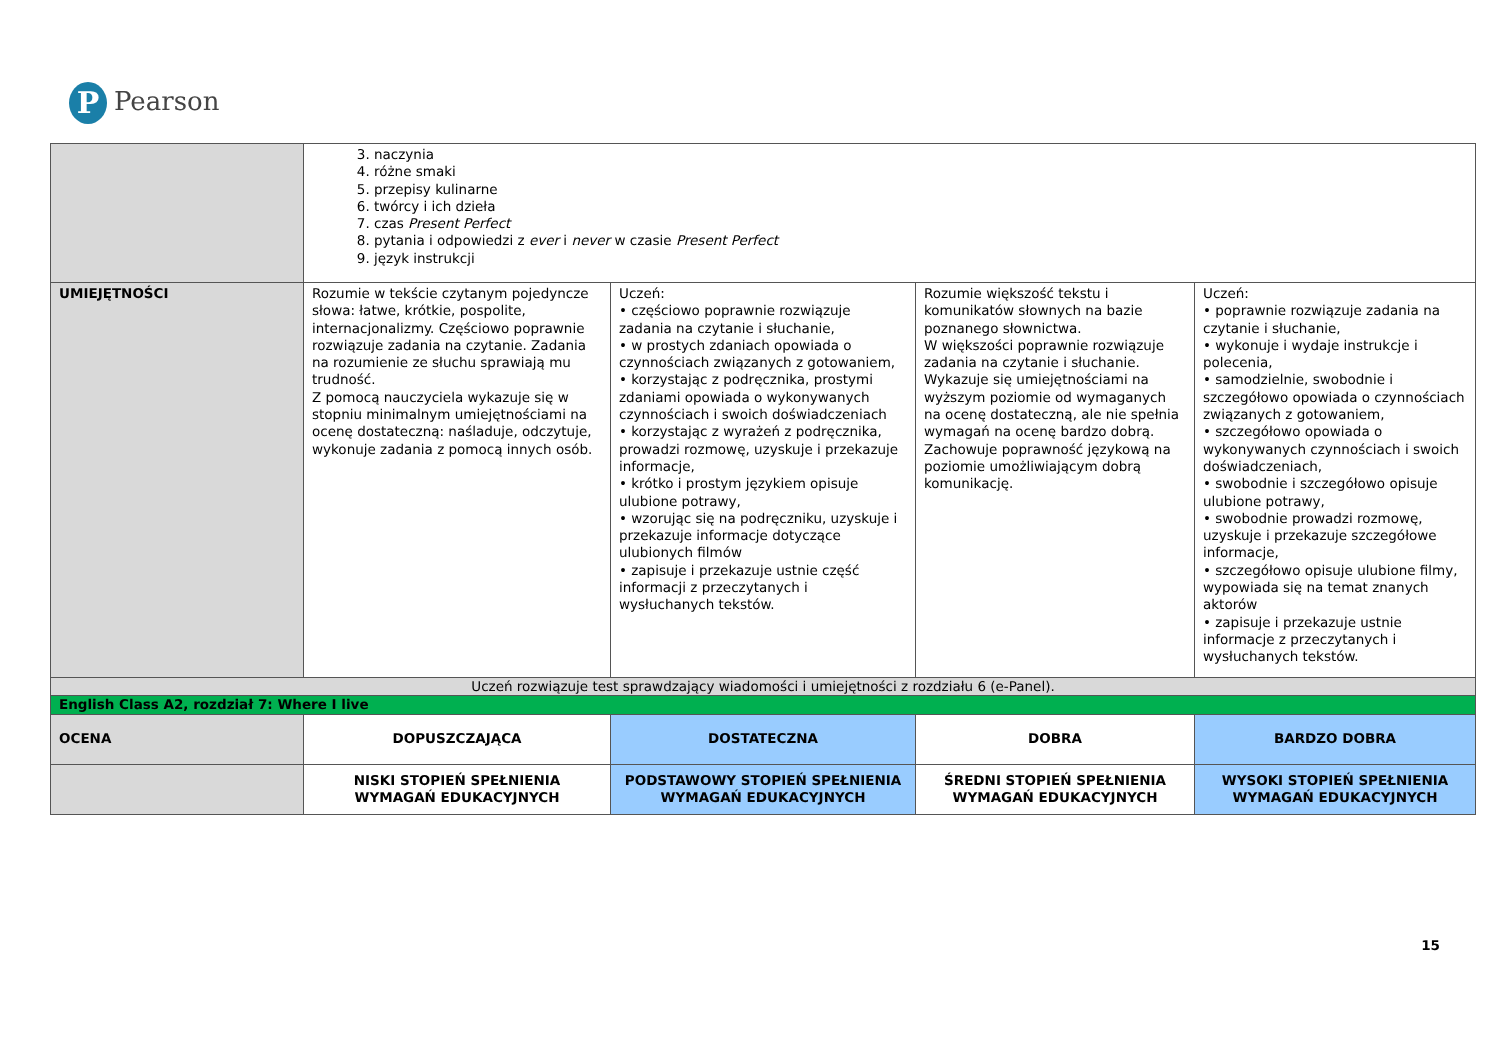P Pearson
| | 3. naczynia 4. różne smaki 5. przepisy kulinarne 6. twórcy i ich dzieła 7. czas Present Perfect 8. pytania i odpowiedzi z ever i never w czasie Present Perfect 9. język instrukcji | | | |
| UMIEJĘTNOŚCI | Rozumie w tekście czytanym pojedyncze słowa: łatwe, krótkie, pospolite, internacjonalizmy. Częściowo poprawnie rozwiązuje zadania na czytanie. Zadania na rozumienie ze słuchu sprawiają mu trudność. Z pomocą nauczyciela wykazuje się w stopniu minimalnym umiejętnościami na ocenę dostateczną: naśladuje, odczytuje, wykonuje zadania z pomocą innych osób. | Uczeń: • częściowo poprawnie rozwiązuje zadania na czytanie i słuchanie, • w prostych zdaniach opowiada o czynnościach związanych z gotowaniem, • korzystając z podręcznika, prostymi zdaniami opowiada o wykonywanych czynnościach i swoich doświadczeniach • korzystając z wyrażeń z podręcznika, prowadzi rozmowę, uzyskuje i przekazuje informacje, • krótko i prostym językiem opisuje ulubione potrawy, • wzorując się na podręczniku, uzyskuje i przekazuje informacje dotyczące ulubionych filmów • zapisuje i przekazuje ustnie część informacji z przeczytanych i wysłuchanych tekstów. | Rozumie większość tekstu i komunikatów słownych na bazie poznanego słownictwa. W większości poprawnie rozwiązuje zadania na czytanie i słuchanie. Wykazuje się umiejętnościami na wyższym poziomie od wymaganych na ocenę dostateczną, ale nie spełnia wymagań na ocenę bardzo dobrą. Zachowuje poprawność językową na poziomie umożliwiającym dobrą komunikację. | Uczeń: • poprawnie rozwiązuje zadania na czytanie i słuchanie, • wykonuje i wydaje instrukcje i polecenia, • samodzielnie, swobodnie i szczegółowo opowiada o czynnościach związanych z gotowaniem, • szczegółowo opowiada o wykonywanych czynnościach i swoich doświadczeniach, • swobodnie i szczegółowo opisuje ulubione potrawy, • swobodnie prowadzi rozmowę, uzyskuje i przekazuje szczegółowe informacje, • szczegółowo opisuje ulubione filmy, wypowiada się na temat znanych aktorów • zapisuje i przekazuje ustnie informacje z przeczytanych i wysłuchanych tekstów. |
| Uczeń rozwiązuje test sprawdzający wiadomości i umiejętności z rozdziału 6 (e-Panel). | | | | |
| English Class A2, rozdział 7: Where I live | | | | |
| OCENA | DOPUSZCZAJĄCA | DOSTATECZNA | DOBRA | BARDZO DOBRA |
| | NISKI STOPIEŃ SPEŁNIENIA WYMAGAŃ EDUKACYJNYCH | PODSTAWOWY STOPIEŃ SPEŁNIENIA WYMAGAŃ EDUKACYJNYCH | ŚREDNI STOPIEŃ SPEŁNIENIA WYMAGAŃ EDUKACYJNYCH | WYSOKI STOPIEŃ SPEŁNIENIA WYMAGAŃ EDUKACYJNYCH |
15